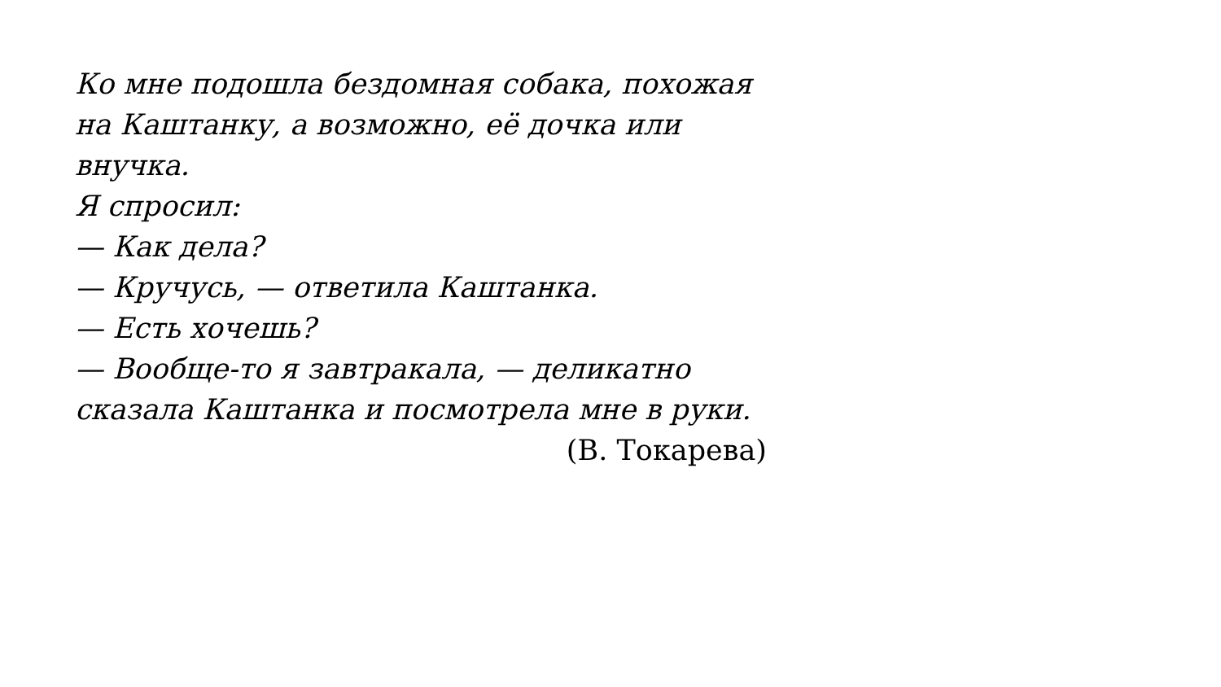Ко мне подошла бездомная собака, похожая на Каштанку, а возможно, её дочка или внучка.
Я спросил:
— Как дела?
— Кручусь, — ответила Каштанка.
— Есть хочешь?
— Вообще-то я завтракала, — деликатно сказала Каштанка и посмотрела мне в руки.
(В. Токарева)